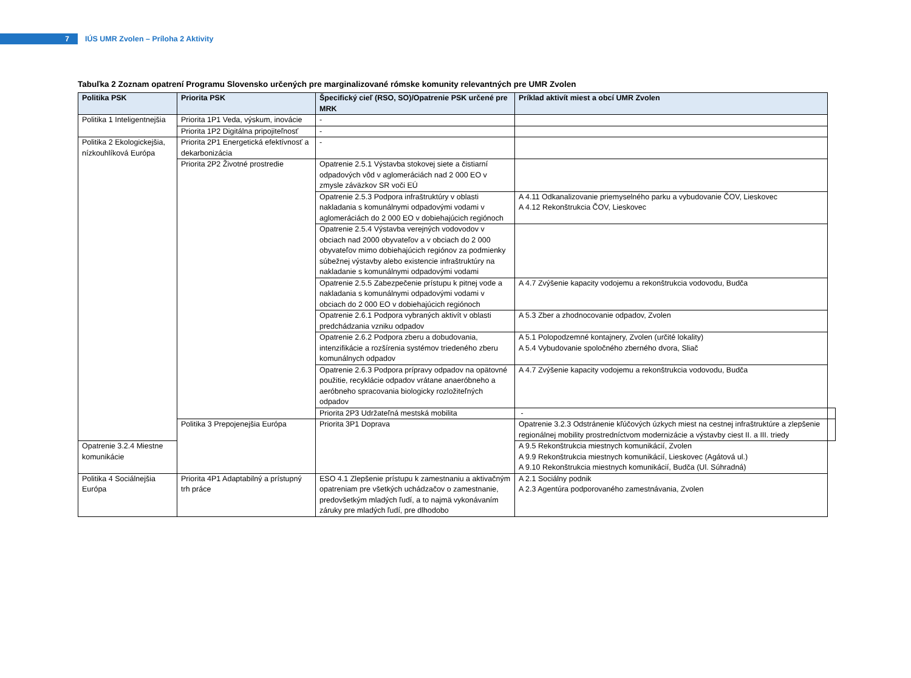7
IÚS UMR Zvolen – Príloha 2 Aktivity
Tabuľka 2 Zoznam opatrení Programu Slovensko určených pre marginalizované rómske komunity relevantných pre UMR Zvolen
| Politika PSK | Priorita PSK | Špecifický cieľ (RSO, SO)/Opatrenie PSK určené pre MRK | Príklad aktivít miest a obcí UMR Zvolen | |
| --- | --- | --- | --- | --- |
| Politika 1 Inteligentnejšia | Priorita 1P1 Veda, výskum, inovácie | - | | |
| | Priorita 1P2 Digitálna pripojiteľnosť | - | | |
| Politika 2 Ekologickejšia, nízkouhlíková Európa | Priorita 2P1 Energetická efektívnosť a dekarbonizácia | - | | |
| | Priorita 2P2 Životné prostredie | Opatrenie 2.5.1 Výstavba stokovej siete a čistiarní odpadových vôd v aglomeráciách nad 2 000 EO v zmysle záväzkov SR voči EÚ | | |
| | | Opatrenie 2.5.3 Podpora infraštruktúry v oblasti nakladania s komunálnymi odpadovými vodami v aglomeráciách do 2 000 EO v dobiehajúcich regiónoch | A 4.11 Odkanalizovanie priemyselného parku a vybudovanie ČOV, Lieskovec A 4.12 Rekonštrukcia ČOV, Lieskovec | |
| | | Opatrenie 2.5.4 Výstavba verejných vodovodov v obciach nad 2000 obyvateľov a v obciach do 2 000 obyvateľov mimo dobiehajúcich regiónov za podmienky súbežnej výstavby alebo existencie infraštruktúry na nakladanie s komunálnymi odpadovými vodami | | |
| | | Opatrenie 2.5.5 Zabezpečenie prístupu k pitnej vode a nakladania s komunálnymi odpadovými vodami v obciach do 2 000 EO v dobiehajúcich regiónoch | A 4.7 Zvýšenie kapacity vodojemu a rekonštrukcia vodovodu, Budča | |
| | | Opatrenie 2.6.1 Podpora vybraných aktivít v oblasti predchádzania vzniku odpadov | A 5.3 Zber a zhodnocovanie odpadov, Zvolen | |
| | | Opatrenie 2.6.2 Podpora zberu a dobudovania, intenzifikácie a rozšírenia systémov triedeného zberu komunálnych odpadov | A 5.1 Polopodzemné kontajnery, Zvolen (určité lokality) A 5.4 Vybudovanie spoločného zberného dvora, Sliač | |
| | | Opatrenie 2.6.3 Podpora prípravy odpadov na opätovné použitie, recyklácie odpadov vrátane anaeróbneho a aeróbneho spracovania biologicky rozložiteľných odpadov | A 4.7 Zvýšenie kapacity vodojemu a rekonštrukcia vodovodu, Budča | |
| | | Priorita 2P3 Udržateľná mestská mobilita | - | |
| | Politika 3 Prepojenejšia Európa | Priorita 3P1 Doprava | Opatrenie 3.2.3 Odstránenie kľúčových úzkych miest na cestnej infraštruktúre a zlepšenie regionálnej mobility prostredníctvom modernizácie a výstavby ciest II. a III. triedy | |
| Opatrenie 3.2.4 Miestne komunikácie | | | A 9.5 Rekonštrukcia miestnych komunikácií, Zvolen A 9.9 Rekonštrukcia miestnych komunikácií, Lieskovec (Agátová ul.) A 9.10 Rekonštrukcia miestnych komunikácií, Budča (Ul. Súhradná) | |
| Politika 4 Sociálnejšia Európa | Priorita 4P1 Adaptabilný a prístupný trh práce | ESO 4.1 Zlepšenie prístupu k zamestnaniu a aktivačným opatreniam pre všetkých uchádzačov o zamestnanie, predovšetkým mladých ľudí, a to najmä vykonávaním záruky pre mladých ľudí, pre dlhodobo | A 2.1 Sociálny podnik A 2.3 Agentúra podporovaného zamestnávania, Zvolen | |